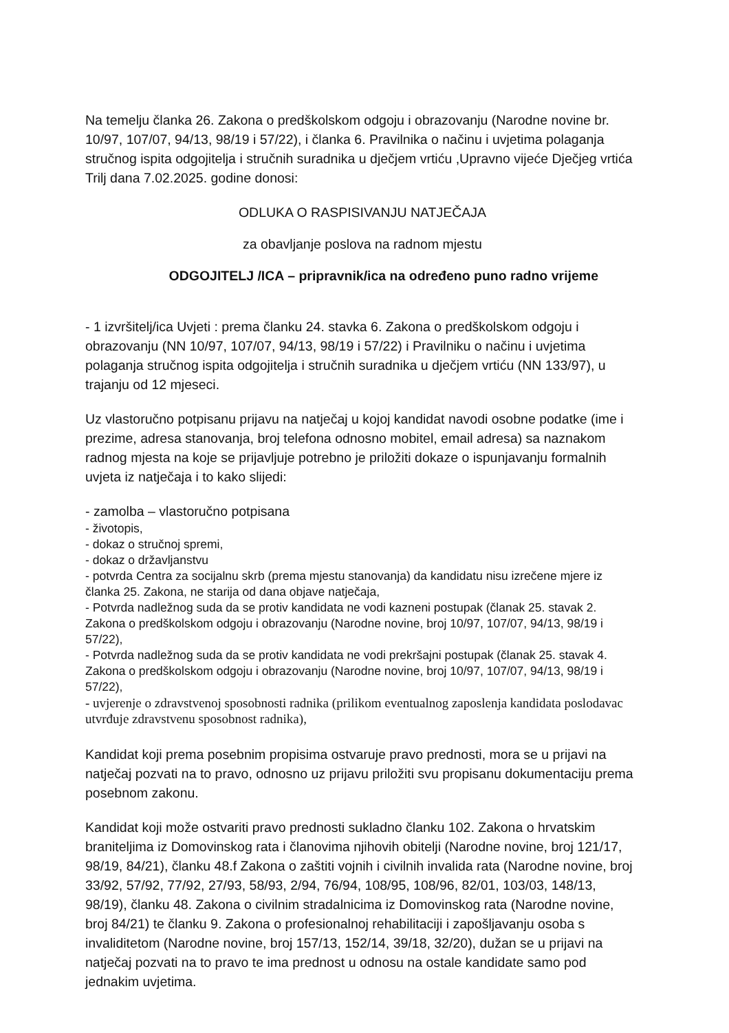Na temelju članka 26. Zakona o predškolskom odgoju i obrazovanju (Narodne novine br. 10/97, 107/07, 94/13, 98/19 i 57/22), i članka 6. Pravilnika o načinu i uvjetima polaganja stručnog ispita odgojitelja i stručnih suradnika u dječjem vrtiću ,Upravno vijeće Dječjeg vrtića Trilj dana 7.02.2025. godine donosi:
ODLUKA O RASPISIVANJU NATJEČAJA
za obavljanje poslova na radnom mjestu
ODGOJITELJ /ICA – pripravnik/ica na određeno puno radno vrijeme
- 1 izvršitelj/ica Uvjeti : prema članku 24. stavka 6. Zakona o predškolskom odgoju i obrazovanju (NN 10/97, 107/07, 94/13, 98/19 i 57/22) i Pravilniku o načinu i uvjetima polaganja stručnog ispita odgojitelja i stručnih suradnika u dječjem vrtiću (NN 133/97), u trajanju od 12 mjeseci.
Uz vlastoručno potpisanu prijavu na natječaj u kojoj kandidat navodi osobne podatke (ime i prezime, adresa stanovanja, broj telefona odnosno mobitel, email adresa) sa naznakom radnog mjesta na koje se prijavljuje potrebno je priložiti dokaze o ispunjavanju formalnih uvjeta iz natječaja i to kako slijedi:
- zamolba – vlastoručno potpisana
- životopis,
- dokaz o stručnoj spremi,
- dokaz o državljanstvu
- potvrda Centra za socijalnu skrb (prema mjestu stanovanja) da kandidatu nisu izrečene mjere iz članka 25. Zakona, ne starija od dana objave natječaja,
- Potvrda nadležnog suda da se protiv kandidata ne vodi kazneni postupak (članak 25. stavak 2. Zakona o predškolskom odgoju i obrazovanju (Narodne novine, broj 10/97, 107/07, 94/13, 98/19 i 57/22),
- Potvrda nadležnog suda da se protiv kandidata ne vodi prekršajni postupak (članak 25. stavak 4. Zakona o predškolskom odgoju i obrazovanju (Narodne novine, broj 10/97, 107/07, 94/13, 98/19 i 57/22),
- uvjerenje o zdravstvenoj sposobnosti radnika (prilikom eventualnog zaposlenja kandidata poslodavac utvrđuje zdravstvenu sposobnost radnika),
Kandidat koji prema posebnim propisima ostvaruje pravo prednosti, mora se u prijavi na natječaj pozvati na to pravo, odnosno uz prijavu priložiti svu propisanu dokumentaciju prema posebnom zakonu.
Kandidat koji može ostvariti pravo prednosti sukladno članku 102. Zakona o hrvatskim braniteljima iz Domovinskog rata i članovima njihovih obitelji (Narodne novine, broj 121/17, 98/19, 84/21), članku 48.f Zakona o zaštiti vojnih i civilnih invalida rata (Narodne novine, broj 33/92, 57/92, 77/92, 27/93, 58/93, 2/94, 76/94, 108/95, 108/96, 82/01, 103/03, 148/13, 98/19), članku 48. Zakona o civilnim stradalnicima iz Domovinskog rata (Narodne novine, broj 84/21) te članku 9. Zakona o profesionalnoj rehabilitaciji i zapošljavanju osoba s invaliditetom (Narodne novine, broj 157/13, 152/14, 39/18, 32/20), dužan se u prijavi na natječaj pozvati na to pravo te ima prednost u odnosu na ostale kandidate samo pod jednakim uvjetima.